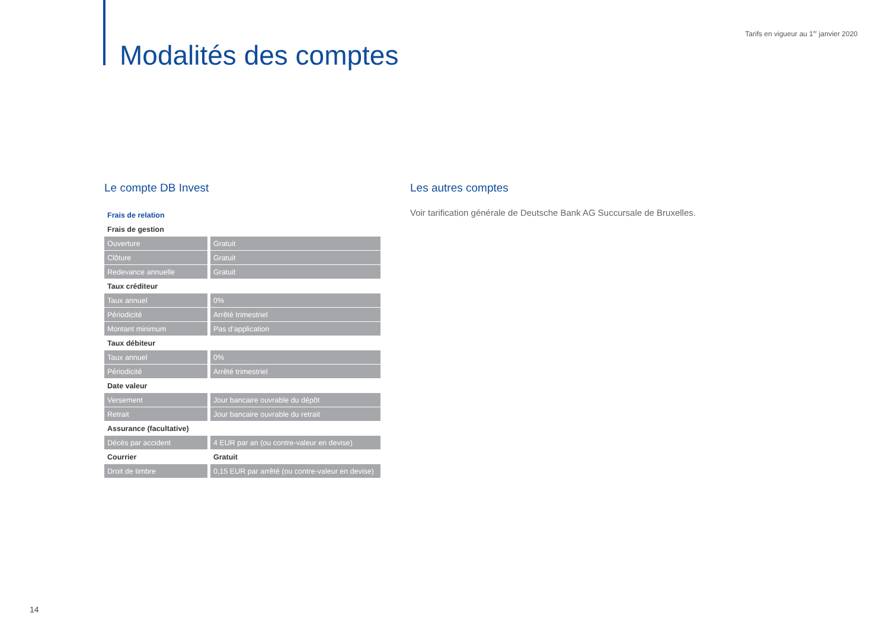Tarifs en vigueur au 1<sup>er</sup> janvier 2020
Modalités des comptes
Le compte DB Invest
| Frais de relation | |
| Frais de gestion | |
| Ouverture | Gratuit |
| Clôture | Gratuit |
| Redevance annuelle | Gratuit |
| Taux créditeur | |
| Taux annuel | 0% |
| Périodicité | Arrêté trimestriel |
| Montant minimum | Pas d’application |
| Taux débiteur | |
| Taux annuel | 0% |
| Périodicité | Arrêté trimestriel |
| Date valeur | |
| Versement | Jour bancaire ouvrable du dépôt |
| Retrait | Jour bancaire ouvrable du retrait |
| Assurance (facultative) | |
| Décès par accident | 4 EUR par an (ou contre-valeur en devise) |
| Courrier | Gratuit |
| Droit de timbre | 0,15 EUR par arrêté (ou contre-valeur en devise) |
Les autres comptes
Voir tarification générale de Deutsche Bank AG Succursale de Bruxelles.
14